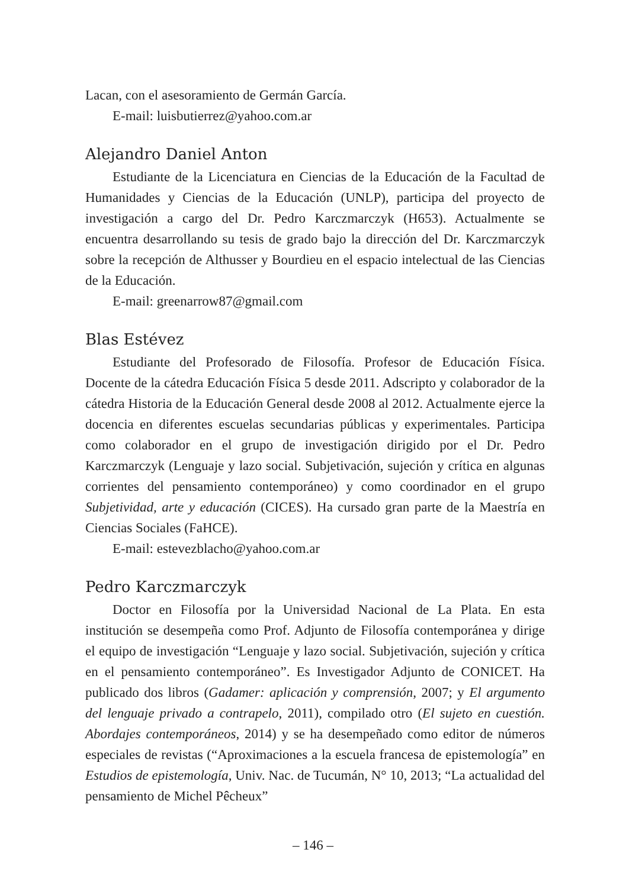Lacan, con el asesoramiento de Germán García.
E-mail: luisbutierrez@yahoo.com.ar
Alejandro Daniel Anton
Estudiante de la Licenciatura en Ciencias de la Educación de la Facultad de Humanidades y Ciencias de la Educación (UNLP), participa del proyecto de investigación a cargo del Dr. Pedro Karczmarczyk (H653). Actualmente se encuentra desarrollando su tesis de grado bajo la dirección del Dr. Karczmarczyk sobre la recepción de Althusser y Bourdieu en el espacio intelectual de las Ciencias de la Educación.
E-mail: greenarrow87@gmail.com
Blas Estévez
Estudiante del Profesorado de Filosofía. Profesor de Educación Física. Docente de la cátedra Educación Física 5 desde 2011. Adscripto y colaborador de la cátedra Historia de la Educación General desde 2008 al 2012. Actualmente ejerce la docencia en diferentes escuelas secundarias públicas y experimentales. Participa como colaborador en el grupo de investigación dirigido por el Dr. Pedro Karczmarczyk (Lenguaje y lazo social. Subjetivación, sujeción y crítica en algunas corrientes del pensamiento contemporáneo) y como coordinador en el grupo Subjetividad, arte y educación (CICES). Ha cursado gran parte de la Maestría en Ciencias Sociales (FaHCE).
E-mail: estevezblacho@yahoo.com.ar
Pedro Karczmarczyk
Doctor en Filosofía por la Universidad Nacional de La Plata. En esta institución se desempeña como Prof. Adjunto de Filosofía contemporánea y dirige el equipo de investigación “Lenguaje y lazo social. Subjetivación, sujeción y crítica en el pensamiento contemporáneo”. Es Investigador Adjunto de CONICET. Ha publicado dos libros (Gadamer: aplicación y comprensión, 2007; y El argumento del lenguaje privado a contrapelo, 2011), compilado otro (El sujeto en cuestión. Abordajes contemporáneos, 2014) y se ha desempeñado como editor de números especiales de revistas (“Aproximaciones a la escuela francesa de epistemología” en Estudios de epistemología, Univ. Nac. de Tucumán, N° 10, 2013; “La actualidad del pensamiento de Michel Pêcheux”
– 146 –